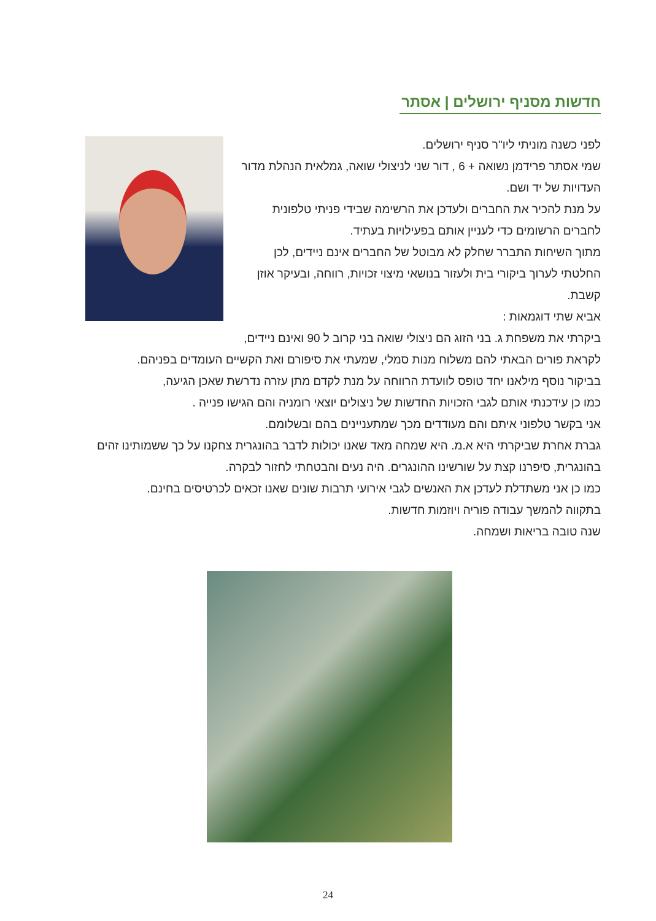חדשות מסניף ירושלים | אסתר
לפני כשנה מוניתי ליו"ר סניף ירושלים.
שמי אסתר פרידמן נשואה + 6 , דור שני לניצולי שואה, גמלאית הנהלת מדור העדויות של יד ושם.
על מנת להכיר את החברים ולעדכן את הרשימה שבידי פניתי טלפונית לחברים הרשומים כדי לעניין אותם בפעילויות בעתיד.
מתוך השיחות התברר שחלק לא מבוטל של החברים אינם ניידים, לכן החלטתי לערוך ביקורי בית ולעזור בנושאי מיצוי זכויות, רווחה, ובעיקר אוזן קשבת.
אביא שתי דוגמאות :
ביקרתי את משפחת ג. בני הזוג הם ניצולי שואה בני קרוב ל 90 ואינם ניידים,
לקראת פורים הבאתי להם משלוח מנות סמלי, שמעתי את סיפורם ואת הקשיים העומדים בפניהם.
בביקור נוסף מילאנו יחד טופס לוועדת הרווחה על מנת לקדם מתן עזרה נדרשת שאכן הגיעה,
כמו כן עידכנתי אותם לגבי הזכויות החדשות של ניצולים יוצאי רומניה והם הגישו פנייה .
אני בקשר טלפוני איתם והם מעודדים מכך שמתעניינים בהם ובשלומם.
גברת אחרת שביקרתי היא א.מ. היא שמחה מאד שאנו יכולות לדבר בהונגרית צחקנו על כך ששמותינו זהים בהונגרית, סיפרנו קצת על שורשינו ההונגרים. היה נעים והבטחתי לחזור לבקרה.
כמו כן אני משתדלת לעדכן את האנשים לגבי אירועי תרבות שונים שאנו זכאים לכרטיסים בחינם.
בתקווה להמשך עבודה פוריה ויוזמות חדשות.
שנה טובה בריאות ושמחה.
24